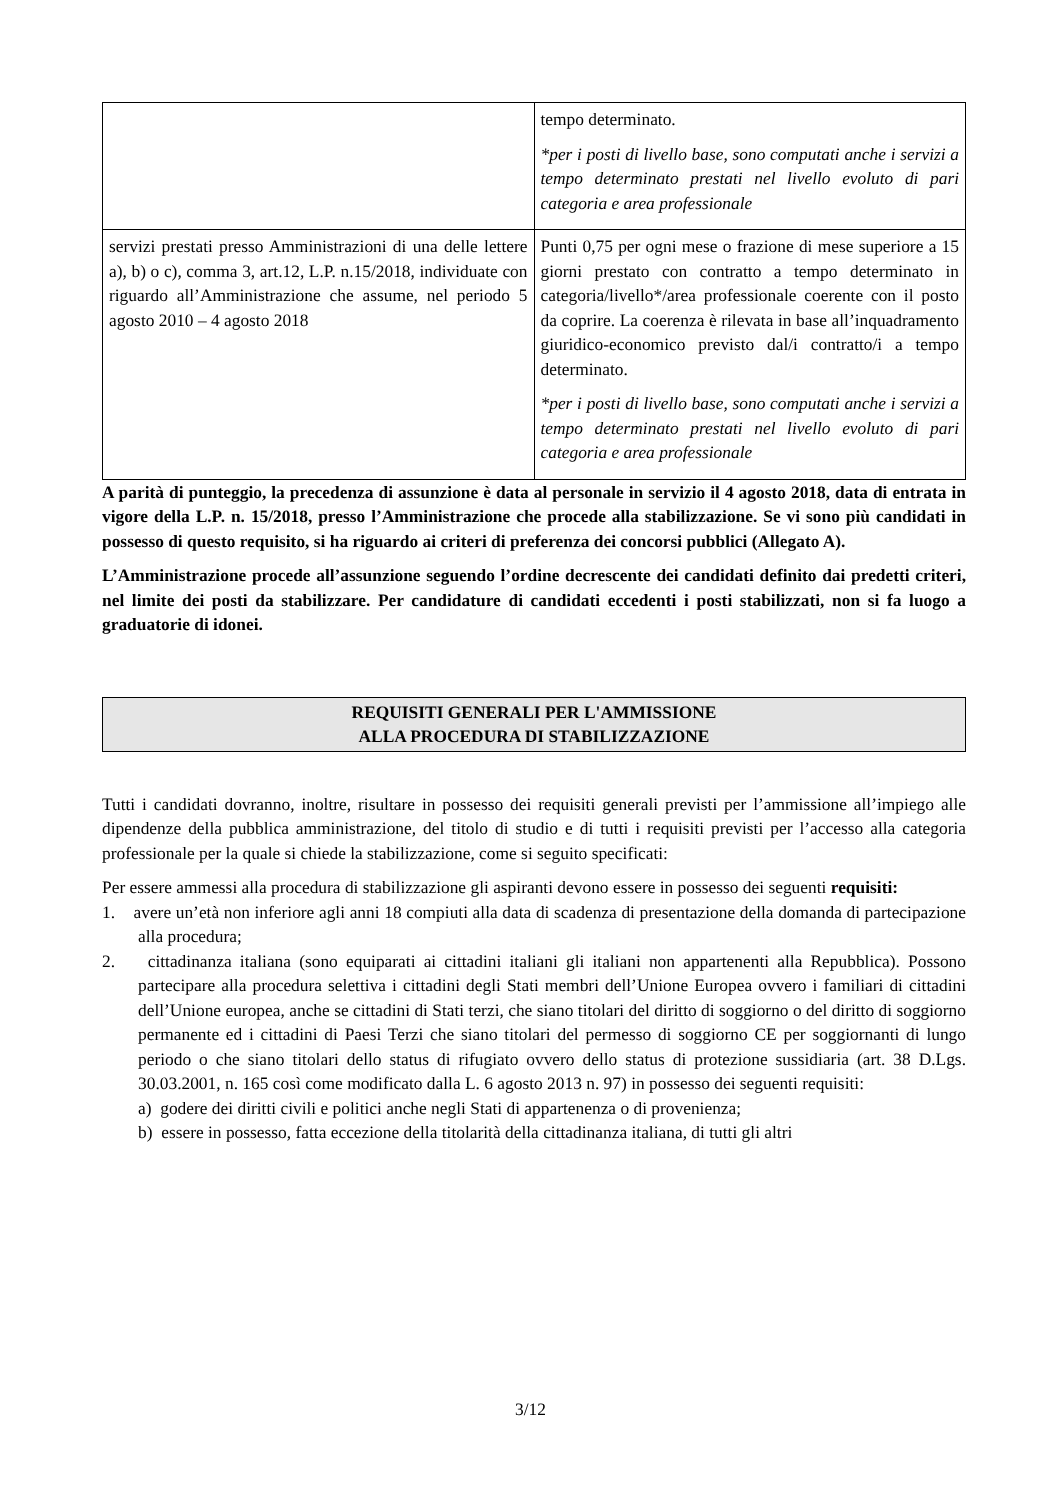| | tempo determinato. *per i posti di livello base, sono computati anche i servizi a tempo determinato prestati nel livello evoluto di pari categoria e area professionale |
| servizi prestati presso Amministrazioni di una delle lettere a), b) o c), comma 3, art.12, L.P. n.15/2018, individuate con riguardo all’Amministrazione che assume, nel periodo 5 agosto 2010 – 4 agosto 2018 | Punti 0,75 per ogni mese o frazione di mese superiore a 15 giorni prestato con contratto a tempo determinato in categoria/livello*/area professionale coerente con il posto da coprire. La coerenza è rilevata in base all’inquadramento giuridico-economico previsto dal/i contratto/i a tempo determinato. *per i posti di livello base, sono computati anche i servizi a tempo determinato prestati nel livello evoluto di pari categoria e area professionale |
A parità di punteggio, la precedenza di assunzione è data al personale in servizio il 4 agosto 2018, data di entrata in vigore della L.P. n. 15/2018, presso l’Amministrazione che procede alla stabilizzazione. Se vi sono più candidati in possesso di questo requisito, si ha riguardo ai criteri di preferenza dei concorsi pubblici (Allegato A).
L’Amministrazione procede all’assunzione seguendo l’ordine decrescente dei candidati definito dai predetti criteri, nel limite dei posti da stabilizzare. Per candidature di candidati eccedenti i posti stabilizzati, non si fa luogo a graduatorie di idonei.
REQUISITI GENERALI PER L'AMMISSIONE
ALLA PROCEDURA DI STABILIZZAZIONE
Tutti i candidati dovranno, inoltre, risultare in possesso dei requisiti generali previsti per l’ammissione all’impiego alle dipendenze della pubblica amministrazione, del titolo di studio e di tutti i requisiti previsti per l’accesso alla categoria professionale per la quale si chiede la stabilizzazione, come si seguito specificati:
Per essere ammessi alla procedura di stabilizzazione gli aspiranti devono essere in possesso dei seguenti requisiti:
1. avere un’età non inferiore agli anni 18 compiuti alla data di scadenza di presentazione della domanda di partecipazione alla procedura;
2. cittadinanza italiana (sono equiparati ai cittadini italiani gli italiani non appartenenti alla Repubblica). Possono partecipare alla procedura selettiva i cittadini degli Stati membri dell’Unione Europea ovvero i familiari di cittadini dell’Unione europea, anche se cittadini di Stati terzi, che siano titolari del diritto di soggiorno o del diritto di soggiorno permanente ed i cittadini di Paesi Terzi che siano titolari del permesso di soggiorno CE per soggiornanti di lungo periodo o che siano titolari dello status di rifugiato ovvero dello status di protezione sussidiaria (art. 38 D.Lgs. 30.03.2001, n. 165 così come modificato dalla L. 6 agosto 2013 n. 97) in possesso dei seguenti requisiti:
a) godere dei diritti civili e politici anche negli Stati di appartenenza o di provenienza;
b) essere in possesso, fatta eccezione della titolarità della cittadinanza italiana, di tutti gli altri
3/12